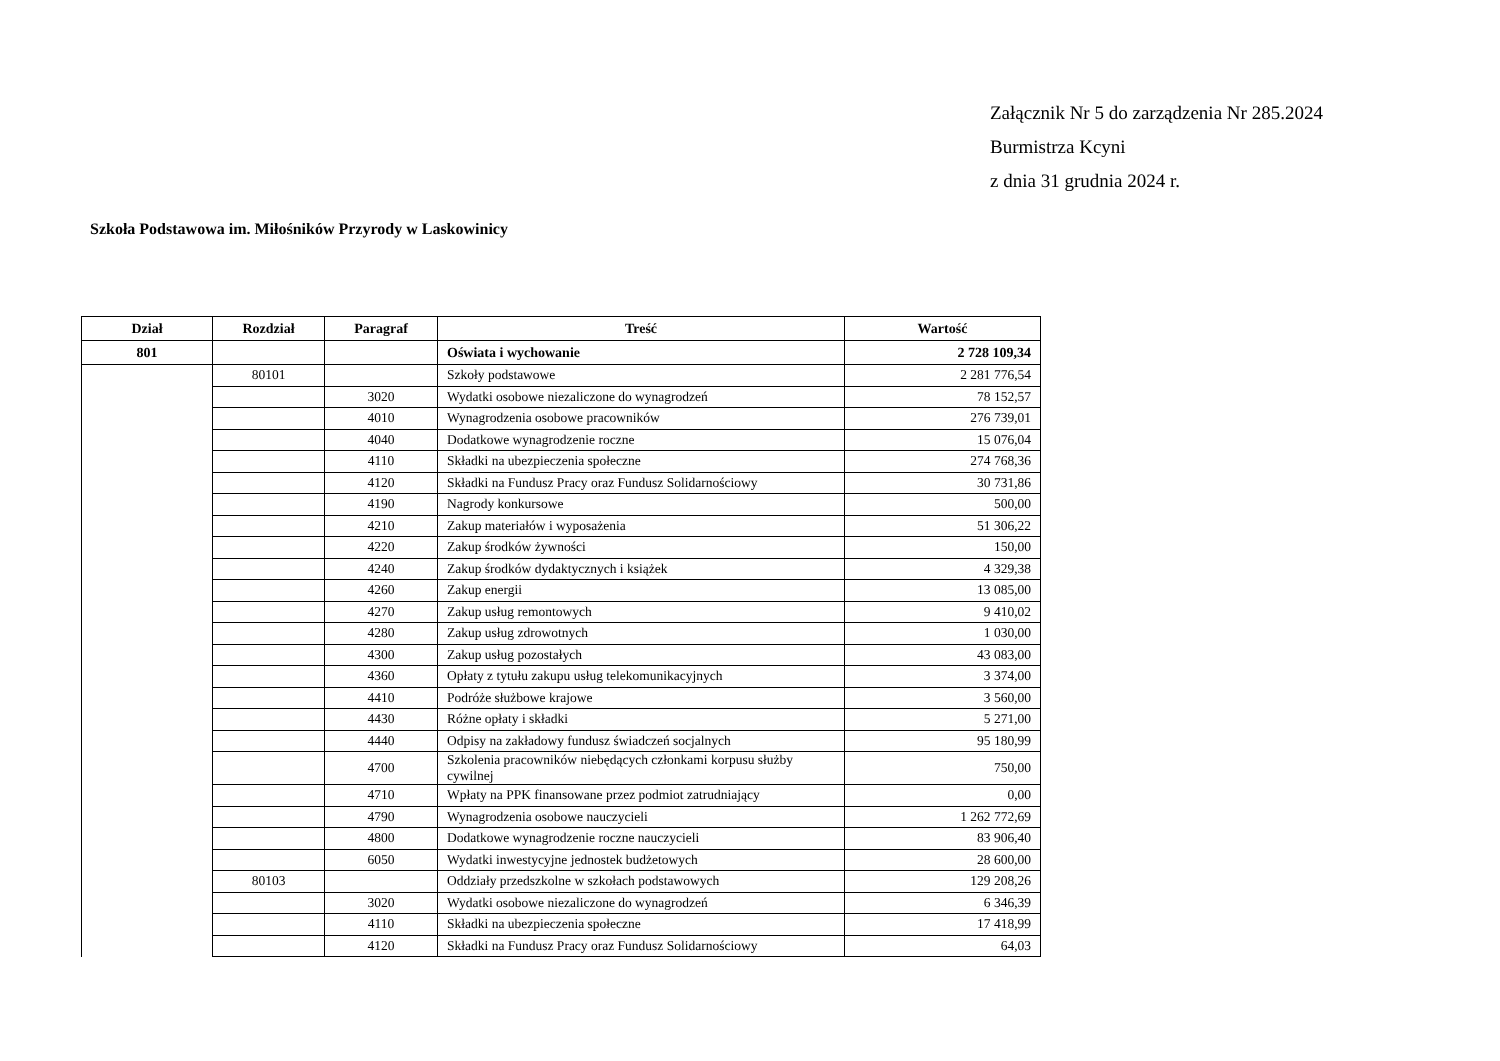Załącznik Nr 5 do zarządzenia Nr 285.2024
Burmistrza Kcyni
z dnia 31 grudnia 2024 r.
Szkoła Podstawowa im. Miłośników Przyrody w Laskowinicy
| Dział | Rozdział | Paragraf | Treść | Wartość |
| --- | --- | --- | --- | --- |
| 801 | | | Oświata i wychowanie | 2 728 109,34 |
| | 80101 | | Szkoły podstawowe | 2 281 776,54 |
| | | 3020 | Wydatki osobowe niezaliczone do wynagrodzeń | 78 152,57 |
| | | 4010 | Wynagrodzenia osobowe pracowników | 276 739,01 |
| | | 4040 | Dodatkowe wynagrodzenie roczne | 15 076,04 |
| | | 4110 | Składki na ubezpieczenia społeczne | 274 768,36 |
| | | 4120 | Składki na Fundusz Pracy oraz Fundusz Solidarnościowy | 30 731,86 |
| | | 4190 | Nagrody konkursowe | 500,00 |
| | | 4210 | Zakup materiałów i wyposażenia | 51 306,22 |
| | | 4220 | Zakup środków żywności | 150,00 |
| | | 4240 | Zakup środków dydaktycznych i książek | 4 329,38 |
| | | 4260 | Zakup energii | 13 085,00 |
| | | 4270 | Zakup usług remontowych | 9 410,02 |
| | | 4280 | Zakup usług zdrowotnych | 1 030,00 |
| | | 4300 | Zakup usług pozostałych | 43 083,00 |
| | | 4360 | Opłaty z tytułu zakupu usług telekomunikacyjnych | 3 374,00 |
| | | 4410 | Podróże służbowe krajowe | 3 560,00 |
| | | 4430 | Różne opłaty i składki | 5 271,00 |
| | | 4440 | Odpisy na zakładowy fundusz świadczeń socjalnych | 95 180,99 |
| | | 4700 | Szkolenia pracowników niebędących członkami korpusu służby cywilnej | 750,00 |
| | | 4710 | Wpłaty na PPK finansowane przez podmiot zatrudniający | 0,00 |
| | | 4790 | Wynagrodzenia osobowe nauczycieli | 1 262 772,69 |
| | | 4800 | Dodatkowe wynagrodzenie roczne nauczycieli | 83 906,40 |
| | | 6050 | Wydatki inwestycyjne jednostek budżetowych | 28 600,00 |
| | 80103 | | Oddziały przedszkolne w szkołach podstawowych | 129 208,26 |
| | | 3020 | Wydatki osobowe niezaliczone do wynagrodzeń | 6 346,39 |
| | | 4110 | Składki na ubezpieczenia społeczne | 17 418,99 |
| | | 4120 | Składki na Fundusz Pracy oraz Fundusz Solidarnościowy | 64,03 |